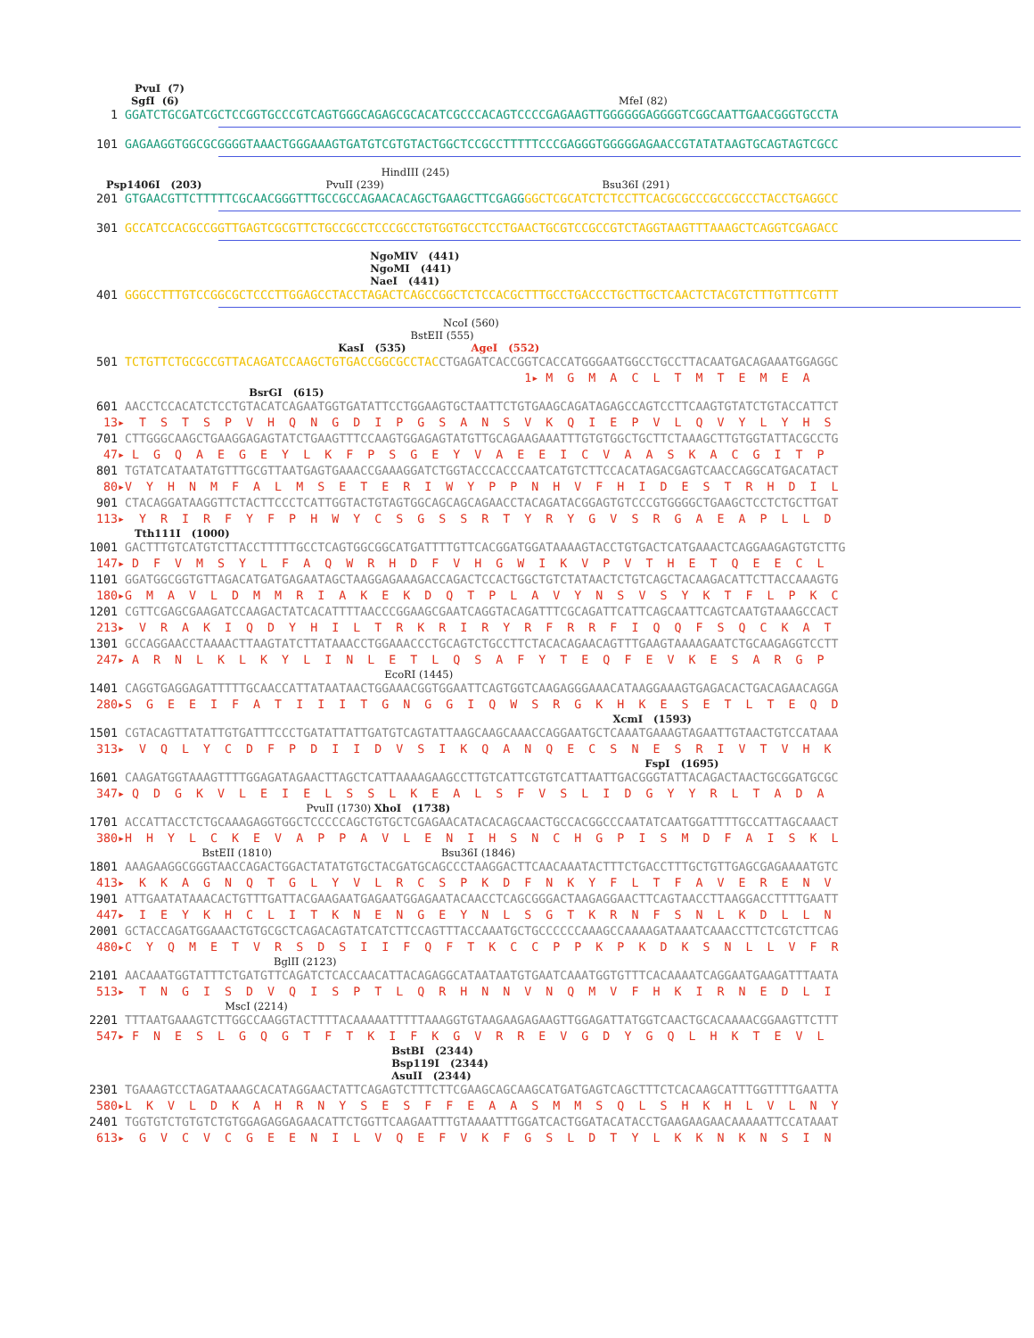PvuI (7)
SgfI (6) MfeI (82)
1 GGATCTGCGATCGCTCCGGTGCCCGTCAGTGGGCAGAGCGCACATCGCCCACAGTCCCCGAGAAGTTGGGGGGAGGGGTCGGCAATTGAACGGGTGCCTA
101 GAGAAGGTGGCGCGGGGTAAACTGGGAAAGTGATGTCGTGTACTGGCTCCGCCTTTTTCCCGAGGGTGGGGGAGAACCGTATATAAGTGCAGTAGTCGCC
HindIII (245)
Psp1406I (203) PvuII (239) Bsu36I (291)
201 GTGAACGTTCTTTTTCGCAACGGGTTTGCCGCCAGAACACAGCTGAAGCTTCGAGG GGCTCGCATCTCTCCTTCACGCGCCCGCCGCCCTACCTGAGGCC
301 GCCATCCACGCCGGTTGAGTCGCGTTCTGCCGCCTCCCGCCTGTGGTGCCTCCTGAACTGCGTCCGCCGTCTAGGTAAGTTTAAAGCTCAGGTCGAGACC
NgoMIV (441) NgoMI (441) NaeI (441)
401 GGGCCTTTGTCCGGCGCTCCCTTGGAGCCTACCTAGACTCAGCCGGCTCTCCACGCTTTGCCTGACCCTGCTTGCTCAACTCTACGTCTTTGTTTCGTTT
NcoI (560) BstEII (555) KasI (535) AgeI (552)
501 TCTGTTCTGCGCCGTTACAGATCCAAGCTGTGACCGGCGCCTAC CTGAGATCACCGGTCACCATGGGAATGGCCTGCCTTACAATGACAGAAATGGAGGC
1▸ M G M A C L T M T E M E A
BsrGI (615)
601 AACCTCCACATCTCCTGTACATCAGAATGGTGATATTCCTGGAAGTGCTAATTCTGTGAAGCAGATAGAGCCAGTCCTTCAAGTGTATCTGTACCATTCT
13▸ T S T S P V H Q N G D I P G S A N S V K Q I E P V L Q V Y L Y H S
701 CTTGGGCAAGCTGAAGGAGAGTATCTGAAGTTTCCAAGTGGAGAGTATGTTGCAGAAGAAATTTGTGTGGCTGCTTCTAAAGCTTGTGGTATTACGCCTG
47▸ L G Q A E G E Y L K F P S G E Y V A E E I C V A A S K A C G I T P
801 TGTATCATAATATGTTTGCGTTAATGAGTGAAACCGAAAGGATCTGGTACCCACCCAATCATGTCTTCCACATAGACGAGTCAACCAGGCATGACATACT
80▸ V Y H N M F A L M S E T E R I W Y P P N H V F H I D E S T R H D I L
901 CTACAGGATAAGGTTCTACTTCCCTCATTGGTACTGTAGTGGCAGCAGCAGAACCTACAGATACGGAGTGTCCCGTGGGGCTGAAGCTCCTCTGCTTGAT
113▸ Y R I R F Y F P H W Y C S G S S R T Y R Y G V S R G A E A P L L D
Tth111I (1000)
1001 GACTTTGTCATGTCTTACCTTTTTGCCTCAGTGGCGGCATGATTTTGTTCACGGATGGATAAAAGTACCTGTGACTCATGAAACTCAGGAAGAGTGTCTTG
147▸ D F V M S Y L F A Q W R H D F V H G W I K V P V T H E T Q E E C L
1101 GGATGGCGGTGTTAGACATGATGAGAATAGCTAAGGAGAAAGACCAGACTCCACTGGCTGTCTATAACTCTGTCAGCTACAAGACATTCTTACCAAAGTG
180▸ G M A V L D M M R I A K E K D Q T P L A V Y N S V S Y K T F L P K C
1201 CGTTCGAGCGAAGATCCAAGACTATCACATTTTAACCCGGAAGCGAATCAGGTACAGATTTCGCAGATTCATTCAGCAATTCAGTCAATGTAAAGCCACT
213▸ V R A K I Q D Y H I L T R K R I R Y R F R R F I Q Q F S Q C K A T
1301 GCCAGGAACCTAAAACTTAAGTATCTTATAAACCTGGAAACCCTGCAGTCTGCCTTCTACACAGAACAGTTTGAAGTAAAAGAATCTGCAAGAGGTCCTT
247▸ A R N L K L K Y L I N L E T L Q S A F Y T E Q F E V K E S A R G P
EcoRI (1445)
1401 CAGGTGAGGAGATTTTTGCAACCATTATAATAACTGGAAACGGTGGAATTCAGTGGTCAAGAGGGAAACATAAGGAAAGTGAGACACTGACAGAACAGGA
280▸ S G E E I F A T I I I T G N G G I Q W S R G K H K E S E T L T E Q D
XcmI (1593)
1501 CGTACAGTTATATTGTGATTTCCCTGATATTATTGATGTCAGTATTAAGCAAGCAAACCAGGAATGCTCAAATGAAAGTAGAATTGTAACTGTCCATAAA
313▸ V Q L Y C D F P D I I D V S I K Q A N Q E C S N E S R I V T V H K
FspI (1695)
1601 CAAGATGGTAAAGTTTTGGAGATAGAACTTAGCTCATTAAAAGAAGCCTTGTCATTCGTGTCATTAATTGACGGGTATTACAGACTAACTGCGGATGCGC
347▸ Q D G K V L E I E L S S L K E A L S F V S L I D G Y Y R L T A D A
PvuII (1730) XhoI (1738)
1701 ACCATTACCTCTGCAAAGAGGTGGCTCCCCCAGCTGTGCTCGAGAACATACACAGCAACTGCCACGGCCCAATATCAATGGATTTTGCCATTAGCAAACT
380▸ H H Y L C K E V A P P A V L E N I H S N C H G P I S M D F A I S K L
BstEII (1810) Bsu36I (1846)
1801 AAAGAAGGCGGGTAACCAGACTGGACTATATGTGCTACGATGCAGCCCTAAGGACTTCAACAAATACTTTCTGACCTTTGCTGTTGAGCGAGAAAATGTC
413▸ K K A G N Q T G L Y V L R C S P K D F N K Y F L T F A V E R E N V
1901 ATTGAATATAAACACTGTTTGATTACGAAGAATGAGAATGGAGAATACAACCTCAGCGGGACTAAGAGGAACTTCAGTAACCTTAAGGACCTTTTGAATT
447▸ I E Y K H C L I T K N E N G E Y N L S G T K R N F S N L K D L L N
2001 GCTACCAGATGGAAACTGTGCGCTCAGACAGTATCATCTTCCAGTTTACCAAATGCTGCCCCCCAAAGCCAAAAGATAAATCAAACCTTCTCGTCTTCAG
480▸ C Y Q M E T V R S D S I I F Q F T K C C P P K P K D K S N L L V F R
BglII (2123)
2101 AACAAATGGTATTTCTGATGTTCAGATCTCACCAACATTACAGAGGCATAATAATGTGAATCAAATGGTGTTTCACAAAATCAGGAATGAAGATTTAATA
513▸ T N G I S D V Q I S P T L Q R H N N V N Q M V F H K I R N E D L I
MscI (2214)
2201 TTTAATGAAAGTCTTGGCCAAGGTACTTTTACAAAAATTTTTAAAGGTGTAAGAAGAGAAGTTGGAGATTATGGTCAACTGCACAAAACGGAAGTTCTTT
547▸ F N E S L G Q G T F T K I F K G V R R E V G D Y G Q L H K T E V L
BstBI (2344) Bsp119I (2344) AsuII (2344)
2301 TGAAAGTCCTAGATAAAGCACATAGGAACTATTCAGAGTCTTTCTTCGAAGCAGCAAGCATGATGAGTCAGCTTTCTCACAAGCATTTGGTTTTGAATTA
580▸ L K V L D K A H R N Y S E S F F E A A S M M S Q L S H K H L V L N Y
2401 TGGTGTCTGTGTCTGTGGAGAGGAGAACATTCTGGTTCAAGAATTTGTAAAATTTGGATCACTGGATACATACCTGAAGAAGAACAAAAATTCCATAAAT
613▸ G V C V C G E E N I L V Q E F V K F G S L D T Y L K K N K N S I N